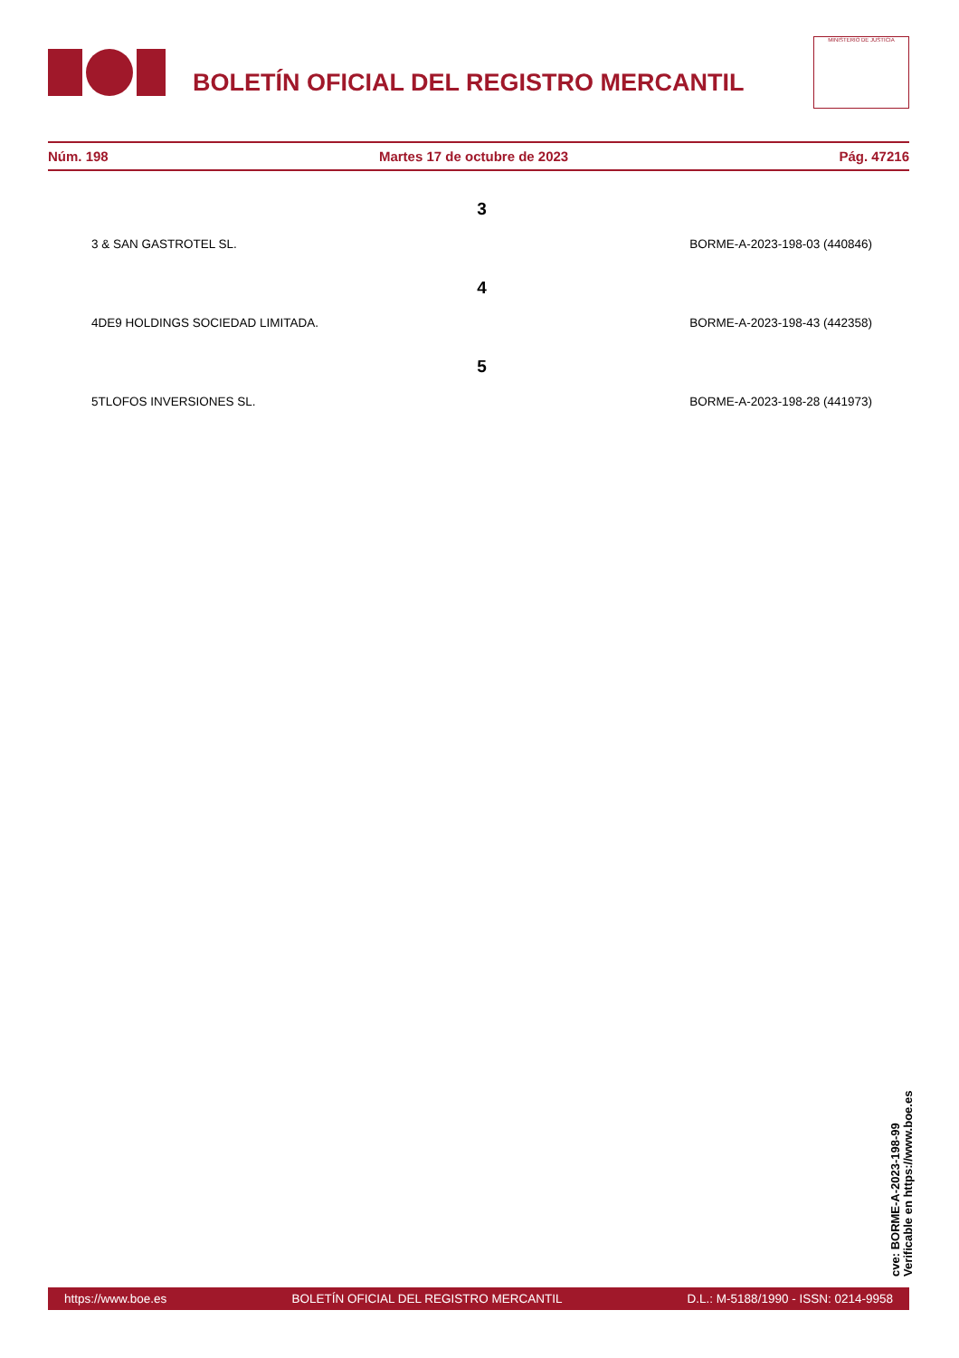BOLETÍN OFICIAL DEL REGISTRO MERCANTIL
MINISTERIO DE JUSTICIA
Núm. 198 Martes 17 de octubre de 2023 Pág. 47216
3
3 & SAN GASTROTEL SL. BORME-A-2023-198-03 (440846)
4
4DE9 HOLDINGS SOCIEDAD LIMITADA. BORME-A-2023-198-43 (442358)
5
5TLOFOS INVERSIONES SL. BORME-A-2023-198-28 (441973)
cve: BORME-A-2023-198-99
Verificable en https://www.boe.es
https://www.boe.es BOLETÍN OFICIAL DEL REGISTRO MERCANTIL D.L.: M-5188/1990 - ISSN: 0214-9958